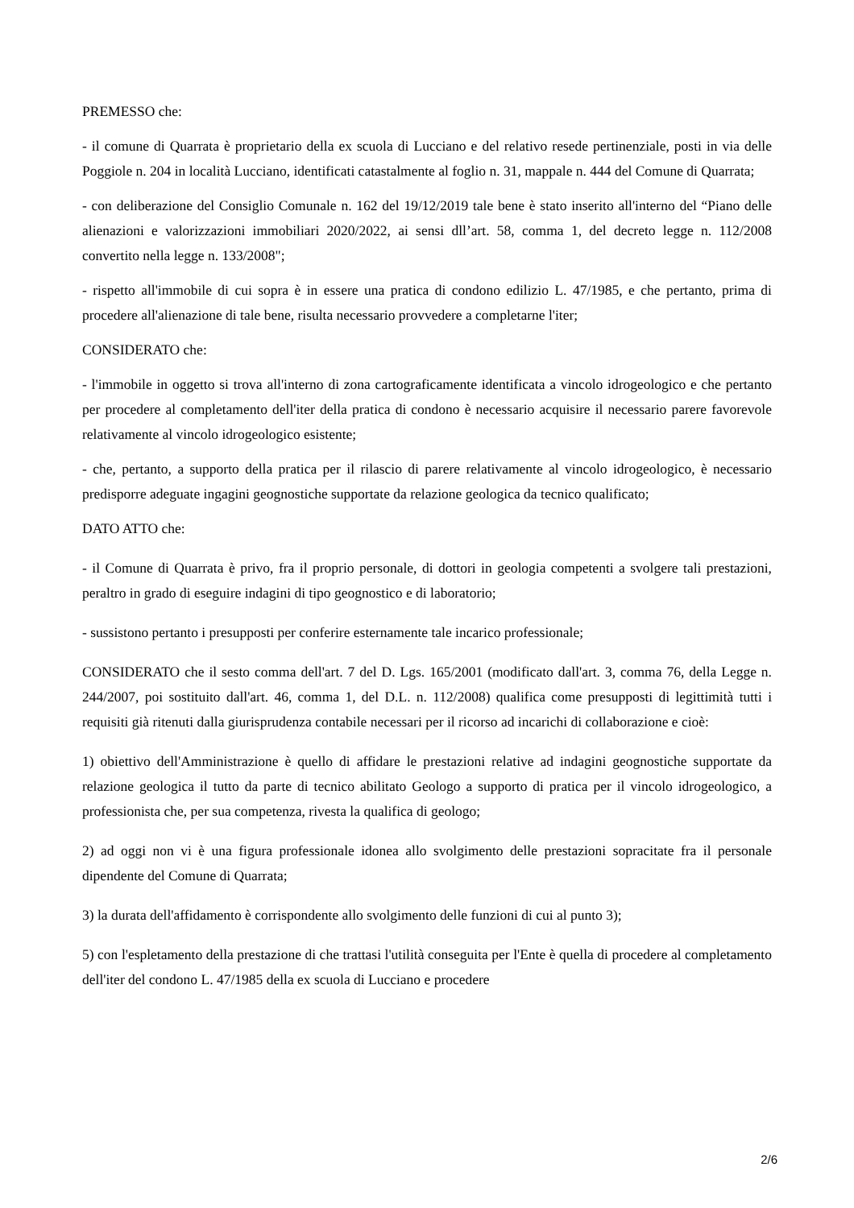PREMESSO che:
- il comune di Quarrata è proprietario della ex scuola di Lucciano e del relativo resede pertinenziale, posti in via delle Poggiole n. 204 in località Lucciano, identificati catastalmente al foglio n. 31, mappale n. 444 del Comune di Quarrata;
- con deliberazione del Consiglio Comunale n. 162 del 19/12/2019 tale bene è stato inserito all'interno del “Piano delle alienazioni e valorizzazioni immobiliari 2020/2022, ai sensi dll’art. 58, comma 1, del decreto legge n. 112/2008 convertito nella legge n. 133/2008";
- rispetto all'immobile di cui sopra è in essere una pratica di condono edilizio L. 47/1985, e che pertanto, prima di procedere all'alienazione di tale bene, risulta necessario provvedere a completarne l'iter;
CONSIDERATO che:
- l'immobile in oggetto si trova all'interno di zona cartograficamente identificata a vincolo idrogeologico e che pertanto per procedere al completamento dell'iter della pratica di condono è necessario acquisire il necessario parere favorevole relativamente al vincolo idrogeologico esistente;
- che, pertanto, a supporto della pratica per il rilascio di parere relativamente al vincolo idrogeologico, è necessario predisporre adeguate ingagini geognostiche supportate da relazione geologica da tecnico qualificato;
DATO ATTO che:
- il Comune di Quarrata è privo, fra il proprio personale, di dottori in geologia competenti a svolgere tali prestazioni, peraltro in grado di eseguire indagini di tipo geognostico e di laboratorio;
- sussistono pertanto i presupposti per conferire esternamente tale incarico professionale;
CONSIDERATO che il sesto comma dell'art. 7 del D. Lgs. 165/2001 (modificato dall'art. 3, comma 76, della Legge n. 244/2007, poi sostituito dall'art. 46, comma 1, del D.L. n. 112/2008) qualifica come presupposti di legittimità tutti i requisiti già ritenuti dalla giurisprudenza contabile necessari per il ricorso ad incarichi di collaborazione e cioè:
1) obiettivo dell'Amministrazione è quello di affidare le prestazioni relative ad indagini geognostiche supportate da relazione geologica il tutto da parte di tecnico abilitato Geologo a supporto di pratica per il vincolo idrogeologico, a professionista che, per sua competenza, rivesta la qualifica di geologo;
2) ad oggi non vi è una figura professionale idonea allo svolgimento delle prestazioni sopracitate fra il personale dipendente del Comune di Quarrata;
3) la durata dell'affidamento è corrispondente allo svolgimento delle funzioni di cui al punto 3);
5) con l'espletamento della prestazione di che trattasi l'utilità conseguita per l'Ente è quella di procedere al completamento dell'iter del condono L. 47/1985 della ex scuola di Lucciano e procedere
2/6